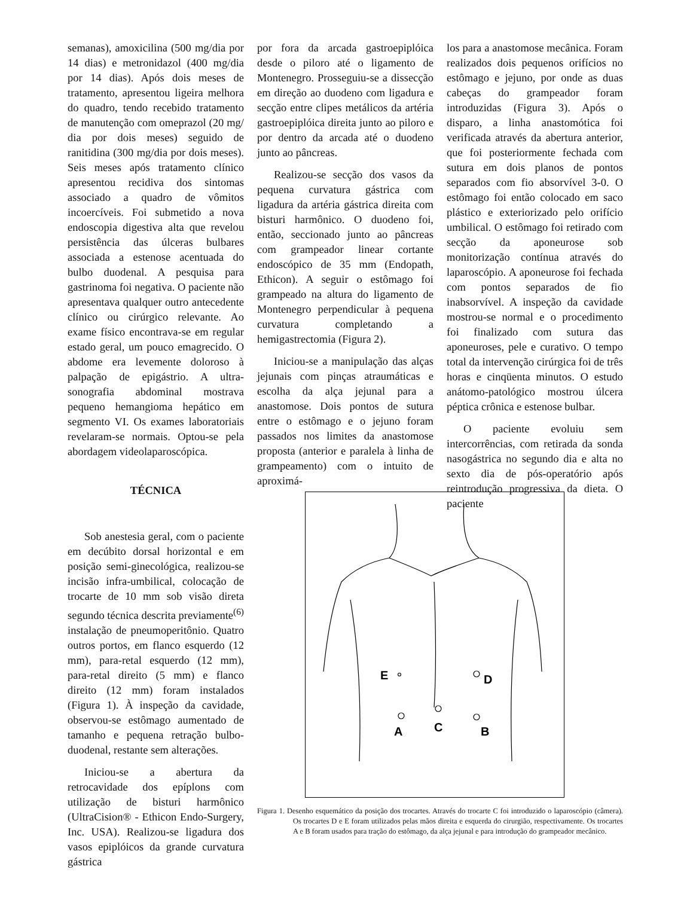semanas), amoxicilina (500 mg/dia por 14 dias) e metronidazol (400 mg/dia por 14 dias). Após dois meses de tratamento, apresentou ligeira melhora do quadro, tendo recebido tratamento de manutenção com omeprazol (20 mg/ dia por dois meses) seguido de ranitidina (300 mg/dia por dois meses). Seis meses após tratamento clínico apresentou recidiva dos sintomas associado a quadro de vômitos incoercíveis. Foi submetido a nova endoscopia digestiva alta que revelou persistência das úlceras bulbares associada a estenose acentuada do bulbo duodenal. A pesquisa para gastrinoma foi negativa. O paciente não apresentava qualquer outro antecedente clínico ou cirúrgico relevante. Ao exame físico encontrava-se em regular estado geral, um pouco emagrecido. O abdome era levemente doloroso à palpação de epigástrio. A ultra-sonografia abdominal mostrava pequeno hemangioma hepático em segmento VI. Os exames laboratoriais revelaram-se normais. Optou-se pela abordagem videolaparoscópica.
TÉCNICA
Sob anestesia geral, com o paciente em decúbito dorsal horizontal e em posição semi-ginecológica, realizou-se incisão infra-umbilical, colocação de trocarte de 10 mm sob visão direta segundo técnica descrita previamente<sup>(6)</sup> instalação de pneumoperitônio. Quatro outros portos, em flanco esquerdo (12 mm), para-retal esquerdo (12 mm), para-retal direito (5 mm) e flanco direito (12 mm) foram instalados (Figura 1). À inspeção da cavidade, observou-se estômago aumentado de tamanho e pequena retração bulbo-duodenal, restante sem alterações.
Iniciou-se a abertura da retrocavidade dos epíplons com utilização de bisturi harmônico (UltraCision® - Ethicon Endo-Surgery, Inc. USA). Realizou-se ligadura dos vasos epiplóicos da grande curvatura gástrica
por fora da arcada gastroepiplóica desde o piloro até o ligamento de Montenegro. Prosseguiu-se a dissecção em direção ao duodeno com ligadura e secção entre clipes metálicos da artéria gastroepiplóica direita junto ao piloro e por dentro da arcada até o duodeno junto ao pâncreas.
Realizou-se secção dos vasos da pequena curvatura gástrica com ligadura da artéria gástrica direita com bisturi harmônico. O duodeno foi, então, seccionado junto ao pâncreas com grampeador linear cortante endoscópico de 35 mm (Endopath, Ethicon). A seguir o estômago foi grampeado na altura do ligamento de Montenegro perpendicular à pequena curvatura completando a hemigastrectomia (Figura 2).
Iniciou-se a manipulação das alças jejunais com pinças atraumáticas e escolha da alça jejunal para a anastomose. Dois pontos de sutura entre o estômago e o jejuno foram passados nos limites da anastomose proposta (anterior e paralela à linha de grampeamento) com o intuito de aproximá-
los para a anastomose mecânica. Foram realizados dois pequenos orifícios no estômago e jejuno, por onde as duas cabeças do grampeador foram introduzidas (Figura 3). Após o disparo, a linha anastomótica foi verificada através da abertura anterior, que foi posteriormente fechada com sutura em dois planos de pontos separados com fio absorvível 3-0. O estômago foi então colocado em saco plástico e exteriorizado pelo orifício umbilical. O estômago foi retirado com secção da aponeurose sob monitorização contínua através do laparoscópio. A aponeurose foi fechada com pontos separados de fio inabsorvível. A inspeção da cavidade mostrou-se normal e o procedimento foi finalizado com sutura das aponeuroses, pele e curativo. O tempo total da intervenção cirúrgica foi de três horas e cinqüenta minutos. O estudo anátomo-patológico mostrou úlcera péptica crônica e estenose bulbar.
O paciente evoluiu sem intercorrências, com retirada da sonda nasogástrica no segundo dia e alta no sexto dia de pós-operatório após reintrodução progressiva da dieta. O paciente
E
D
A
C
B
Figura 1. Desenho esquemático da posição dos trocartes. Através do trocarte C foi introduzido o laparoscópio (câmera). Os trocartes D e E foram utilizados pelas mãos direita e esquerda do cirurgião, respectivamente. Os trocartes A e B foram usados para tração do estômago, da alça jejunal e para introdução do grampeador mecânico.